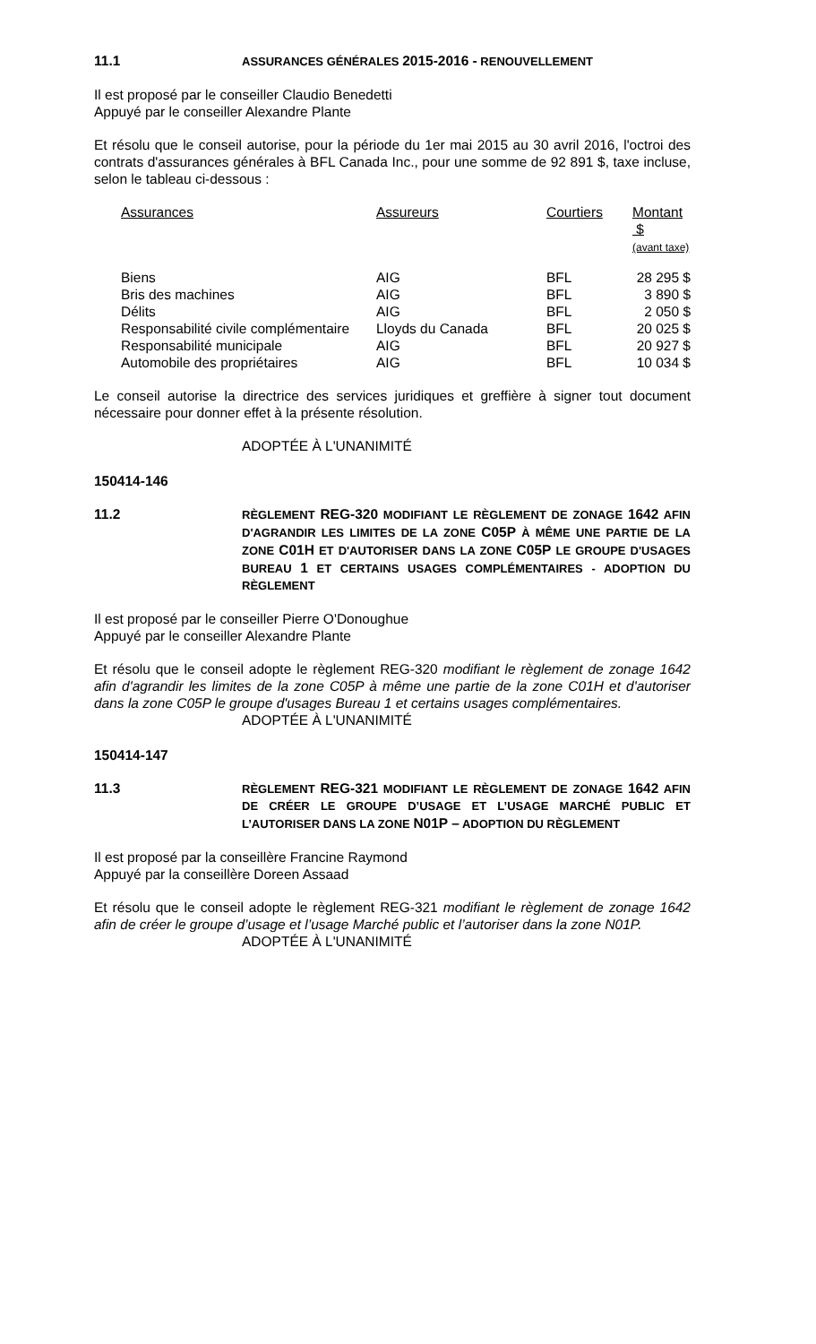11.1
ASSURANCES GÉNÉRALES 2015-2016 - RENOUVELLEMENT
Il est proposé par le conseiller Claudio Benedetti
Appuyé par le conseiller Alexandre Plante
Et résolu que le conseil autorise, pour la période du 1er mai 2015 au 30 avril 2016, l'octroi des contrats d'assurances générales à BFL Canada Inc., pour une somme de 92 891 $, taxe incluse, selon le tableau ci-dessous :
| Assurances | Assureurs | Courtiers | Montant $ (avant taxe) |
| --- | --- | --- | --- |
| Biens | AIG | BFL | 28 295 $ |
| Bris des machines | AIG | BFL | 3 890 $ |
| Délits | AIG | BFL | 2 050 $ |
| Responsabilité civile complémentaire | Lloyds du Canada | BFL | 20 025 $ |
| Responsabilité municipale | AIG | BFL | 20 927 $ |
| Automobile des propriétaires | AIG | BFL | 10 034 $ |
Le conseil autorise la directrice des services juridiques et greffière à signer tout document nécessaire pour donner effet à la présente résolution.
ADOPTÉE À L'UNANIMITÉ
150414-146
11.2
RÈGLEMENT REG-320 MODIFIANT LE RÈGLEMENT DE ZONAGE 1642 AFIN D'AGRANDIR LES LIMITES DE LA ZONE C05P À MÊME UNE PARTIE DE LA ZONE C01H ET D'AUTORISER DANS LA ZONE C05P LE GROUPE D'USAGES BUREAU 1 ET CERTAINS USAGES COMPLÉMENTAIRES - ADOPTION DU RÈGLEMENT
Il est proposé par le conseiller Pierre O'Donoughue
Appuyé par le conseiller Alexandre Plante
Et résolu que le conseil adopte le règlement REG-320 modifiant le règlement de zonage 1642 afin d'agrandir les limites de la zone C05P à même une partie de la zone C01H et d'autoriser dans la zone C05P le groupe d'usages Bureau 1 et certains usages complémentaires.
ADOPTÉE À L'UNANIMITÉ
150414-147
11.3
RÈGLEMENT REG-321 MODIFIANT LE RÈGLEMENT DE ZONAGE 1642 AFIN DE CRÉER LE GROUPE D’USAGE ET L’USAGE MARCHÉ PUBLIC ET L’AUTORISER DANS LA ZONE N01P – ADOPTION DU RÈGLEMENT
Il est proposé par la conseillère Francine Raymond
Appuyé par la conseillère Doreen Assaad
Et résolu que le conseil adopte le règlement REG-321 modifiant le règlement de zonage 1642 afin de créer le groupe d’usage et l’usage Marché public et l’autoriser dans la zone N01P.
ADOPTÉE À L'UNANIMITÉ